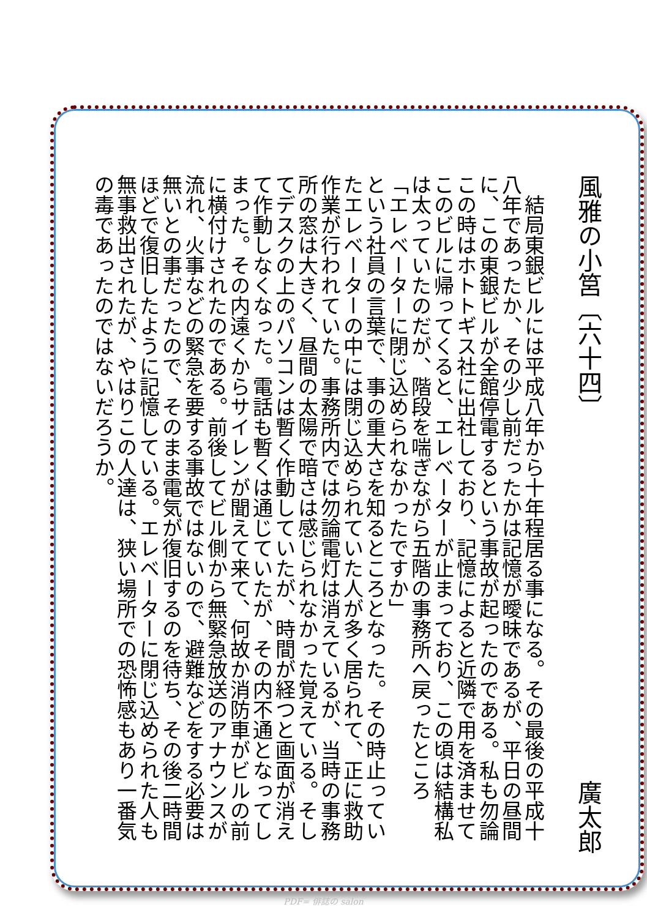風雅の小筥〔六十四〕 廣太郎
　結局東銀ビルには平成八年から十年程居る事になる。その最後の平成十八年であったか、その少し前だったかは記憶が曖昧であるが、平日の昼間に、この東銀ビルが全館停電するという事故が起ったのである。私も勿論この時はホトトギス社に出社しており、記憶によると近隣で用を済ませてこのビルに帰ってくると、エレベーターが止まっており、この頃は結構私は太っていたのだが、階段を喘ぎながら五階の事務所へ戻ったところ
「エレベーターに閉じ込められなかったですか」
という社員の言葉で、事の重大さを知るところとなった。その時止っていたエレベーターの中には閉じ込められていた人が多く居られて、正に救助作業が行われていた。事務所内では勿論電灯は消えているが、当時の事務所の窓は大きく、昼間の太陽で暗さは感じられなかった覚えている。そしてデスクの上のパソコンは暫く作動していたが、時間が経つと画面が消えて作動しなくなった。電話も暫くは通じていたが、その内不通となってしまった。その内遠くからサイレンが聞えて来て、何故か消防車がビルの前に横付けされたのである。前後してビル側から無緊急放送のアナウンスが流れ、火事などの緊急を要する事故ではないので、避難などをする必要は無いとの事だったので、そのまま電気が復旧するのを待ち、その後二時間ほどで復旧したように記憶している。エレベーターに閉じ込められた人も無事救出されたが、やはりこの人達は、狭い場所での恐怖感もあり一番気の毒であったのではないだろうか。
PDF= 俳誌の salon